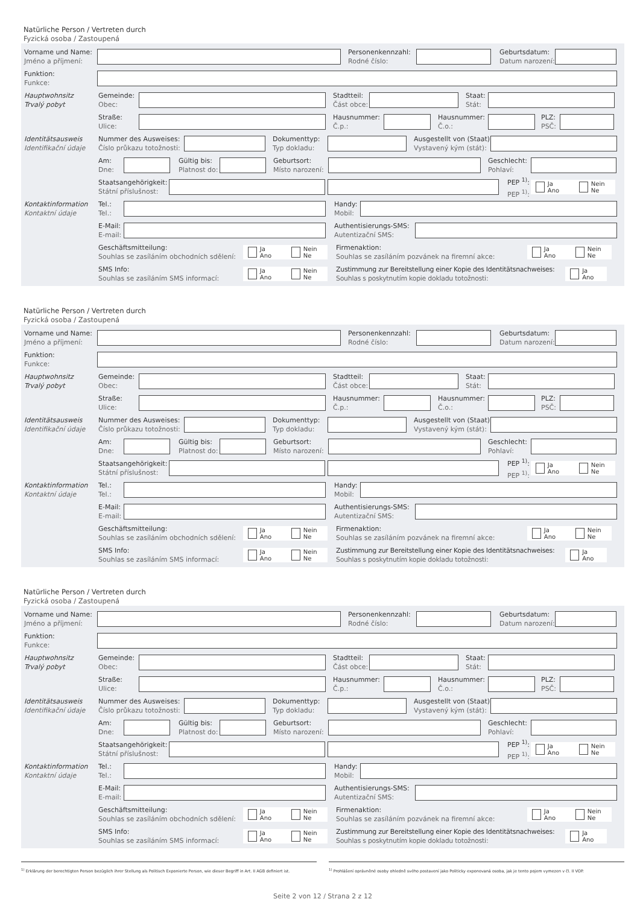Natürliche Person / Vertreten durch
Fyzická osoba / Zastoupená
Vorname und Name:
Jméno a příjmení:
Personenkennzahl:
Rodné číslo:
Geburtsdatum:
Datum narození:
Funktion:
Funkce:
Hauptwohnsitz
Trvalý pobyt
Gemeinde:
Obec:
Stadtteil:
Část obce:
Staat:
Stát:
Straße:
Ulice:
Hausnummer:
Č.p.:
Hausnummer:
Č.o.:
PLZ:
PSČ:
Identitätsausweis
Identifikační údaje
Nummer des Ausweises:
Číslo průkazu totožnosti:
Dokumenttyp:
Typ dokladu:
Ausgestellt von (Staat):
Vystavený kým (stát):
Am:
Dne:
Gültig bis:
Platnost do:
Geburtsort:
Místo narození:
Geschlecht:
Pohlaví:
Staatsangehörigkeit:
Státní příslušnost:
PEP <sup>1)</sup>:
PEP <sup>1)</sup>:
Ja
Ano
Nein
Ne
Kontaktinformation
Kontaktní údaje
Tel.:
Tel.:
Handy:
Mobil:
E-Mail:
E-mail:
Authentisierungs-SMS:
Autentizační SMS:
Geschäftsmitteilung:
Souhlas se zasíláním obchodních sdělení:
Ja
Ano
Nein
Ne
Firmenaktion:
Souhlas se zasíláním pozvánek na firemní akce:
Ja
Ano
Nein
Ne
SMS Info:
Souhlas se zasíláním SMS informací:
Ja
Ano
Nein
Ne
Zustimmung zur Bereitstellung einer Kopie des Identitätsnachweises:
Souhlas s poskytnutím kopie dokladu totožnosti:
Ja
Ano
Natürliche Person / Vertreten durch
Fyzická osoba / Zastoupená
Vorname und Name:
Jméno a příjmení:
Personenkennzahl:
Rodné číslo:
Geburtsdatum:
Datum narození:
Funktion:
Funkce:
Hauptwohnsitz
Trvalý pobyt
Gemeinde:
Obec:
Stadtteil:
Část obce:
Staat:
Stát:
Straße:
Ulice:
Hausnummer:
Č.p.:
Hausnummer:
Č.o.:
PLZ:
PSČ:
Identitätsausweis
Identifikační údaje
Nummer des Ausweises:
Číslo průkazu totožnosti:
Dokumenttyp:
Typ dokladu:
Ausgestellt von (Staat):
Vystavený kým (stát):
Am:
Dne:
Gültig bis:
Platnost do:
Geburtsort:
Místo narození:
Geschlecht:
Pohlaví:
Staatsangehörigkeit:
Státní příslušnost:
PEP <sup>1)</sup>:
PEP <sup>1)</sup>:
Ja
Ano
Nein
Ne
Kontaktinformation
Kontaktní údaje
Tel.:
Tel.:
Handy:
Mobil:
E-Mail:
E-mail:
Authentisierungs-SMS:
Autentizační SMS:
Geschäftsmitteilung:
Souhlas se zasíláním obchodních sdělení:
Ja
Ano
Nein
Ne
Firmenaktion:
Souhlas se zasíláním pozvánek na firemní akce:
Ja
Ano
Nein
Ne
SMS Info:
Souhlas se zasíláním SMS informací:
Ja
Ano
Nein
Ne
Zustimmung zur Bereitstellung einer Kopie des Identitätsnachweises:
Souhlas s poskytnutím kopie dokladu totožnosti:
Ja
Ano
Natürliche Person / Vertreten durch
Fyzická osoba / Zastoupená
Vorname und Name:
Jméno a příjmení:
Personenkennzahl:
Rodné číslo:
Geburtsdatum:
Datum narození:
Funktion:
Funkce:
Hauptwohnsitz
Trvalý pobyt
Gemeinde:
Obec:
Stadtteil:
Část obce:
Staat:
Stát:
Straße:
Ulice:
Hausnummer:
Č.p.:
Hausnummer:
Č.o.:
PLZ:
PSČ:
Identitätsausweis
Identifikační údaje
Nummer des Ausweises:
Číslo průkazu totožnosti:
Dokumenttyp:
Typ dokladu:
Ausgestellt von (Staat):
Vystavený kým (stát):
Am:
Dne:
Gültig bis:
Platnost do:
Geburtsort:
Místo narození:
Geschlecht:
Pohlaví:
Staatsangehörigkeit:
Státní příslušnost:
PEP <sup>1)</sup>:
PEP <sup>1)</sup>:
Ja
Ano
Nein
Ne
Kontaktinformation
Kontaktní údaje
Tel.:
Tel.:
Handy:
Mobil:
E-Mail:
E-mail:
Authentisierungs-SMS:
Autentizační SMS:
Geschäftsmitteilung:
Souhlas se zasíláním obchodních sdělení:
Ja
Ano
Nein
Ne
Firmenaktion:
Souhlas se zasíláním pozvánek na firemní akce:
Ja
Ano
Nein
Ne
SMS Info:
Souhlas se zasíláním SMS informací:
Ja
Ano
Nein
Ne
Zustimmung zur Bereitstellung einer Kopie des Identitätsnachweises:
Souhlas s poskytnutím kopie dokladu totožnosti:
Ja
Ano
<sup>1)</sup> Erklärung der berechtigten Person bezüglich ihrer Stellung als Politisch Exponierte Person, wie dieser Begriff in Art. II AGB definiert ist.
<sup>1)</sup> Prohlášení oprávněné osoby ohledně svého postavení jako Politicky exponovaná osoba, jak je tento pojem vymezen v čl. II VOP.
Seite 2 von 12 / Strana 2 z 12